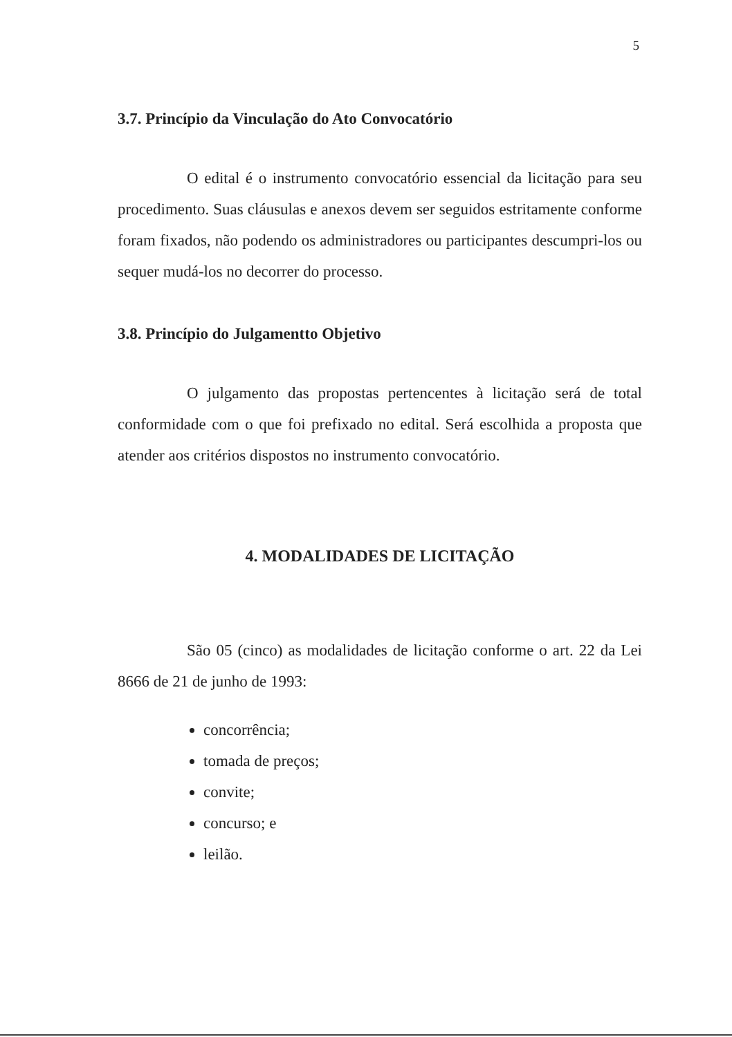5
3.7. Princípio da Vinculação do Ato Convocatório
O edital é o instrumento convocatório essencial da licitação para seu procedimento. Suas cláusulas e anexos devem ser seguidos estritamente conforme foram fixados, não podendo os administradores ou participantes descumpri-los ou sequer mudá-los no decorrer do processo.
3.8. Princípio do Julgamentto Objetivo
O julgamento das propostas pertencentes à licitação será de total conformidade com o que foi prefixado no edital. Será escolhida a proposta que atender aos critérios dispostos no instrumento convocatório.
4. MODALIDADES DE LICITAÇÃO
São 05 (cinco) as modalidades de licitação conforme o art. 22 da Lei 8666 de 21 de junho de 1993:
concorrência;
tomada de preços;
convite;
concurso; e
leilão.